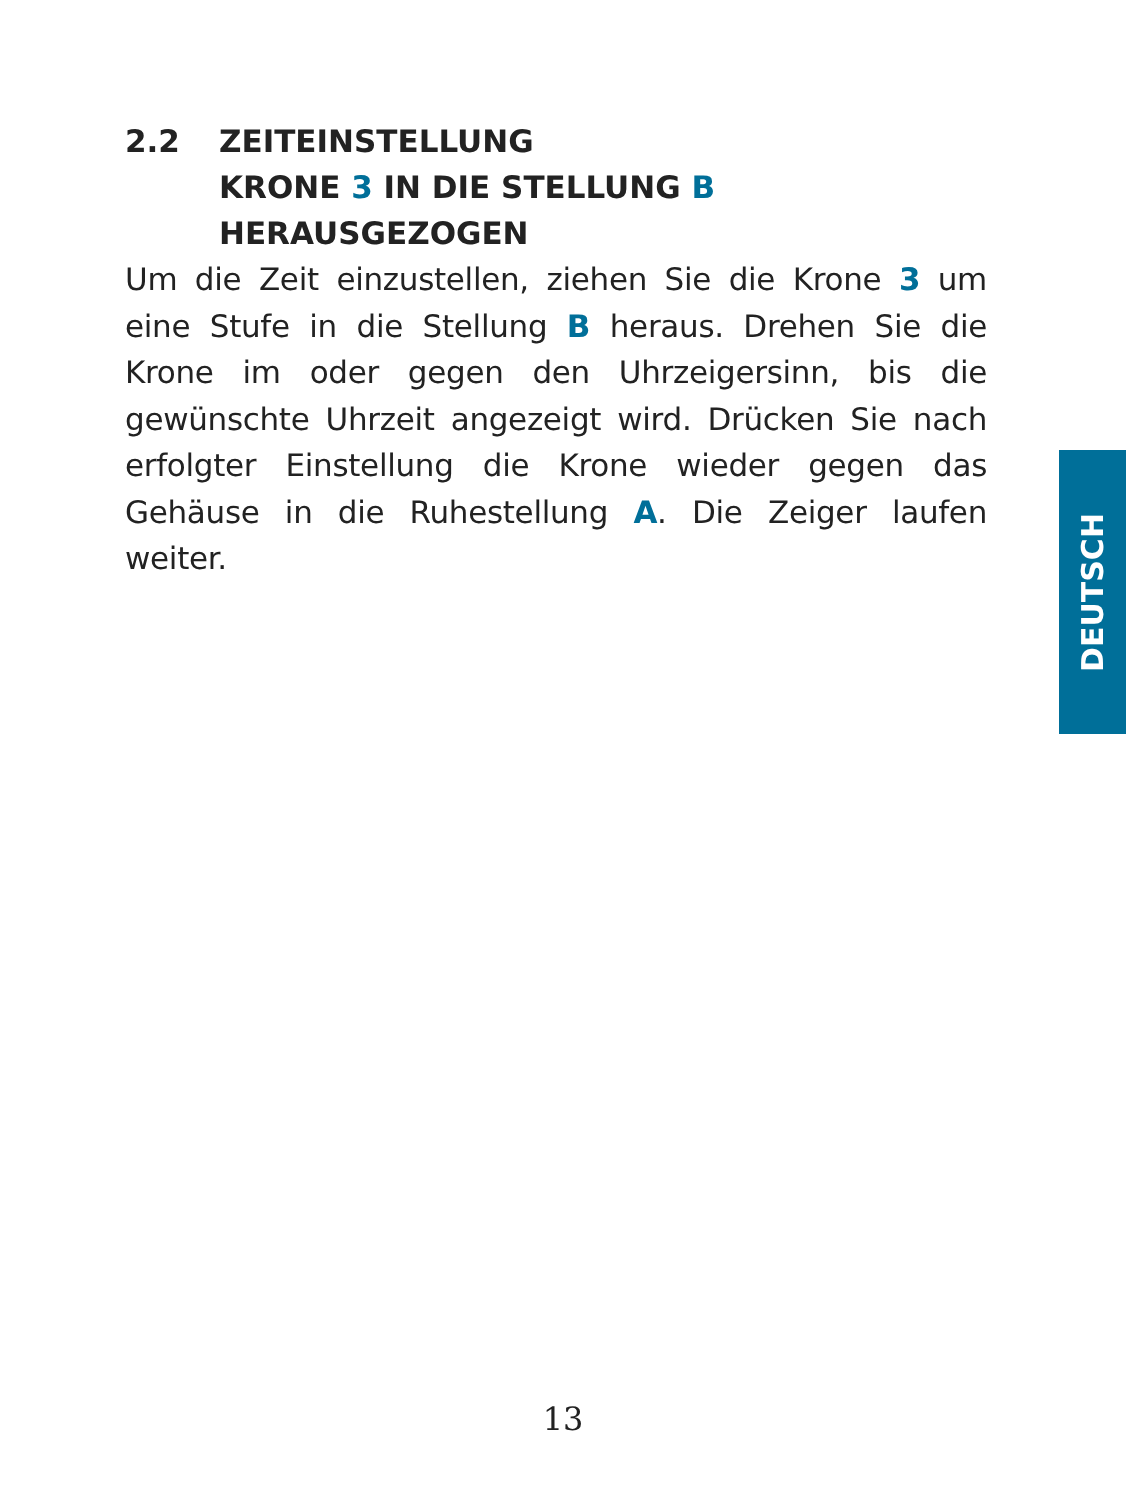2.2 ZEITEINSTELLUNG
KRONE 3 IN DIE STELLUNG B HERAUSGEZOGEN
Um die Zeit einzustellen, ziehen Sie die Krone 3 um eine Stufe in die Stellung B heraus. Drehen Sie die Krone im oder gegen den Uhrzeigersinn, bis die gewünschte Uhrzeit angezeigt wird. Drücken Sie nach erfolgter Einstellung die Krone wieder gegen das Gehäuse in die Ruhestellung A. Die Zeiger laufen weiter.
DEUTSCH
13